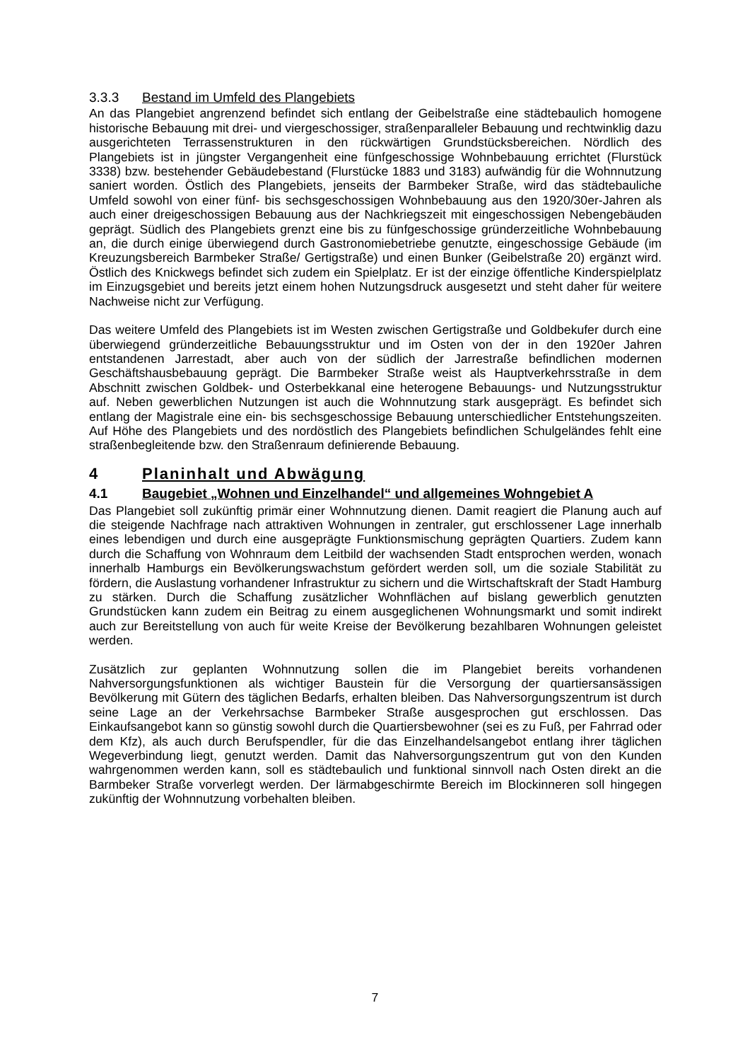3.3.3 Bestand im Umfeld des Plangebiets
An das Plangebiet angrenzend befindet sich entlang der Geibelstraße eine städtebaulich homogene historische Bebauung mit drei- und viergeschossiger, straßenparalleler Bebauung und rechtwinklig dazu ausgerichteten Terrassenstrukturen in den rückwärtigen Grundstücksbereichen. Nördlich des Plangebiets ist in jüngster Vergangenheit eine fünfgeschossige Wohnbebauung errichtet (Flurstück 3338) bzw. bestehender Gebäudebestand (Flurstücke 1883 und 3183) aufwändig für die Wohnnutzung saniert worden. Östlich des Plangebiets, jenseits der Barmbeker Straße, wird das städtebauliche Umfeld sowohl von einer fünf- bis sechsgeschossigen Wohnbebauung aus den 1920/30er-Jahren als auch einer dreigeschossigen Bebauung aus der Nachkriegszeit mit eingeschossigen Nebengebäuden geprägt. Südlich des Plangebiets grenzt eine bis zu fünfgeschossige gründerzeitliche Wohnbebauung an, die durch einige überwiegend durch Gastronomiebetriebe genutzte, eingeschossige Gebäude (im Kreuzungsbereich Barmbeker Straße/ Gertigstraße) und einen Bunker (Geibelstraße 20) ergänzt wird. Östlich des Knickwegs befindet sich zudem ein Spielplatz. Er ist der einzige öffentliche Kinderspielplatz im Einzugsgebiet und bereits jetzt einem hohen Nutzungsdruck ausgesetzt und steht daher für weitere Nachweise nicht zur Verfügung.
Das weitere Umfeld des Plangebiets ist im Westen zwischen Gertigstraße und Goldbekufer durch eine überwiegend gründerzeitliche Bebauungsstruktur und im Osten von der in den 1920er Jahren entstandenen Jarrestadt, aber auch von der südlich der Jarrestraße befindlichen modernen Geschäftshausbebauung geprägt. Die Barmbeker Straße weist als Hauptverkehrsstraße in dem Abschnitt zwischen Goldbek- und Osterbekkanal eine heterogene Bebauungs- und Nutzungsstruktur auf. Neben gewerblichen Nutzungen ist auch die Wohnnutzung stark ausgeprägt. Es befindet sich entlang der Magistrale eine ein- bis sechsgeschossige Bebauung unterschiedlicher Entstehungszeiten. Auf Höhe des Plangebiets und des nordöstlich des Plangebiets befindlichen Schulgeländes fehlt eine straßenbegleitende bzw. den Straßenraum definierende Bebauung.
4 Planinhalt und Abwägung
4.1 Baugebiet „Wohnen und Einzelhandel“ und allgemeines Wohngebiet A
Das Plangebiet soll zukünftig primär einer Wohnnutzung dienen. Damit reagiert die Planung auch auf die steigende Nachfrage nach attraktiven Wohnungen in zentraler, gut erschlossener Lage innerhalb eines lebendigen und durch eine ausgeprägte Funktionsmischung geprägten Quartiers. Zudem kann durch die Schaffung von Wohnraum dem Leitbild der wachsenden Stadt entsprochen werden, wonach innerhalb Hamburgs ein Bevölkerungswachstum gefördert werden soll, um die soziale Stabilität zu fördern, die Auslastung vorhandener Infrastruktur zu sichern und die Wirtschaftskraft der Stadt Hamburg zu stärken. Durch die Schaffung zusätzlicher Wohnflächen auf bislang gewerblich genutzten Grundstücken kann zudem ein Beitrag zu einem ausgeglichenen Wohnungsmarkt und somit indirekt auch zur Bereitstellung von auch für weite Kreise der Bevölkerung bezahlbaren Wohnungen geleistet werden.
Zusätzlich zur geplanten Wohnnutzung sollen die im Plangebiet bereits vorhandenen Nahversorgungsfunktionen als wichtiger Baustein für die Versorgung der quartiersansässigen Bevölkerung mit Gütern des täglichen Bedarfs, erhalten bleiben. Das Nahversorgungszentrum ist durch seine Lage an der Verkehrsachse Barmbeker Straße ausgesprochen gut erschlossen. Das Einkaufsangebot kann so günstig sowohl durch die Quartiersbewohner (sei es zu Fuß, per Fahrrad oder dem Kfz), als auch durch Berufspendler, für die das Einzelhandelsangebot entlang ihrer täglichen Wegeverbindung liegt, genutzt werden. Damit das Nahversorgungszentrum gut von den Kunden wahrgenommen werden kann, soll es städtebaulich und funktional sinnvoll nach Osten direkt an die Barmbeker Straße vorverlegt werden. Der lärmabgeschirmte Bereich im Blockinneren soll hingegen zukünftig der Wohnnutzung vorbehalten bleiben.
7